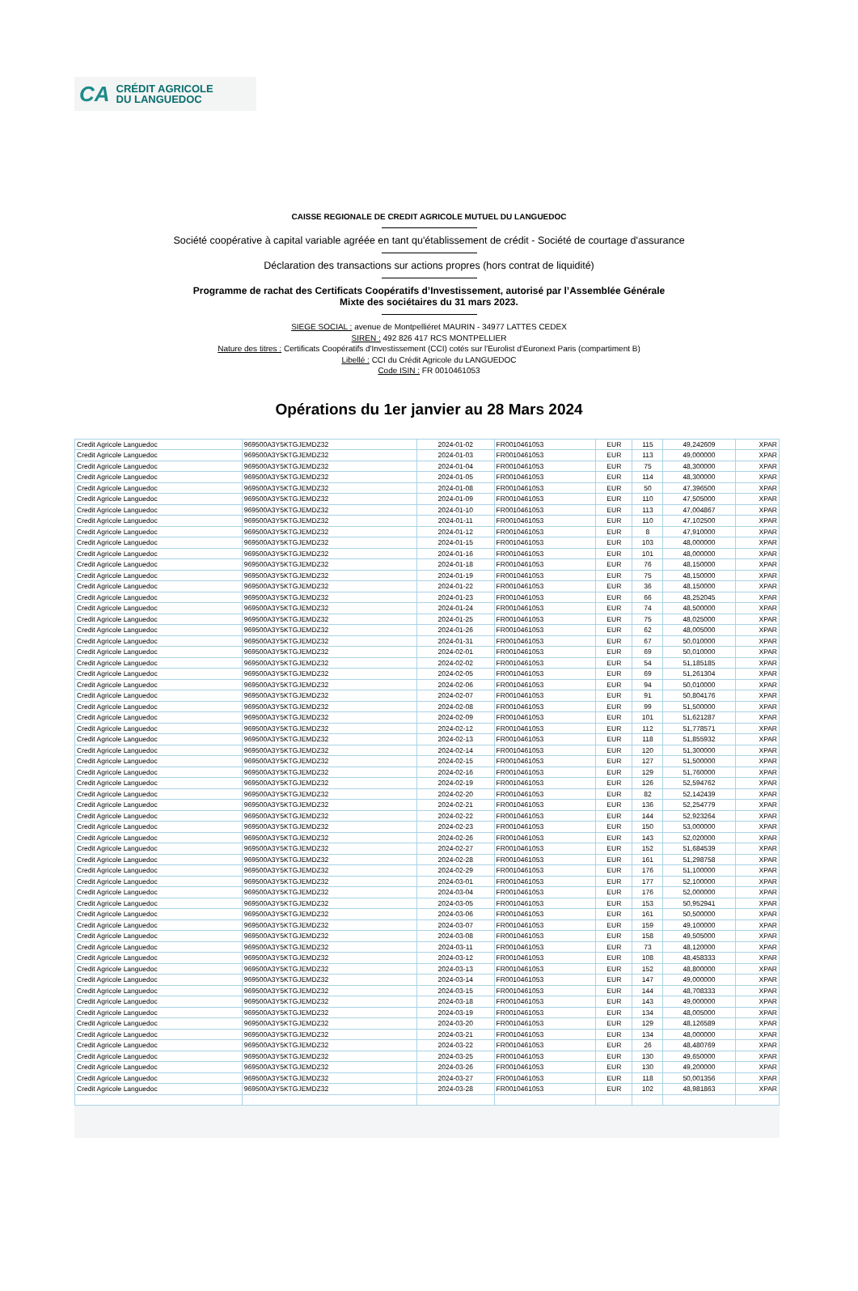CA CRÉDIT AGRICOLE
DU LANGUEDOC
CAISSE REGIONALE DE CREDIT AGRICOLE MUTUEL DU LANGUEDOC
Société coopérative à capital variable agréée en tant qu'établissement de crédit - Société de courtage d'assurance
Déclaration des transactions sur actions propres (hors contrat de liquidité)
Programme de rachat des Certificats Coopératifs d’Investissement, autorisé par l’Assemblée Générale
Mixte des sociétaires du 31 mars 2023.
SIEGE SOCIAL : avenue de Montpelliéret MAURIN - 34977 LATTES CEDEX
SIREN : 492 826 417 RCS MONTPELLIER
Nature des titres : Certificats Coopératifs d'Investissement (CCI) cotés sur l'Eurolist d'Euronext Paris (compartiment B)
Libellé : CCI du Crédit Agricole du LANGUEDOC
Code ISIN : FR 0010461053
Opérations du 1er janvier au 28 Mars 2024
| Credit Agricole Languedoc | 969500A3Y5KTGJEMDZ32 | 2024-01-02 | FR0010461053 | EUR | 115 | 49,242609 | XPAR |
| Credit Agricole Languedoc | 969500A3Y5KTGJEMDZ32 | 2024-01-03 | FR0010461053 | EUR | 113 | 49,000000 | XPAR |
| Credit Agricole Languedoc | 969500A3Y5KTGJEMDZ32 | 2024-01-04 | FR0010461053 | EUR | 75 | 48,300000 | XPAR |
| Credit Agricole Languedoc | 969500A3Y5KTGJEMDZ32 | 2024-01-05 | FR0010461053 | EUR | 114 | 48,300000 | XPAR |
| Credit Agricole Languedoc | 969500A3Y5KTGJEMDZ32 | 2024-01-08 | FR0010461053 | EUR | 50 | 47,396500 | XPAR |
| Credit Agricole Languedoc | 969500A3Y5KTGJEMDZ32 | 2024-01-09 | FR0010461053 | EUR | 110 | 47,505000 | XPAR |
| Credit Agricole Languedoc | 969500A3Y5KTGJEMDZ32 | 2024-01-10 | FR0010461053 | EUR | 113 | 47,004867 | XPAR |
| Credit Agricole Languedoc | 969500A3Y5KTGJEMDZ32 | 2024-01-11 | FR0010461053 | EUR | 110 | 47,102500 | XPAR |
| Credit Agricole Languedoc | 969500A3Y5KTGJEMDZ32 | 2024-01-12 | FR0010461053 | EUR | 8 | 47,910000 | XPAR |
| Credit Agricole Languedoc | 969500A3Y5KTGJEMDZ32 | 2024-01-15 | FR0010461053 | EUR | 103 | 48,000000 | XPAR |
| Credit Agricole Languedoc | 969500A3Y5KTGJEMDZ32 | 2024-01-16 | FR0010461053 | EUR | 101 | 48,000000 | XPAR |
| Credit Agricole Languedoc | 969500A3Y5KTGJEMDZ32 | 2024-01-18 | FR0010461053 | EUR | 76 | 48,150000 | XPAR |
| Credit Agricole Languedoc | 969500A3Y5KTGJEMDZ32 | 2024-01-19 | FR0010461053 | EUR | 75 | 48,150000 | XPAR |
| Credit Agricole Languedoc | 969500A3Y5KTGJEMDZ32 | 2024-01-22 | FR0010461053 | EUR | 36 | 48,150000 | XPAR |
| Credit Agricole Languedoc | 969500A3Y5KTGJEMDZ32 | 2024-01-23 | FR0010461053 | EUR | 66 | 48,252045 | XPAR |
| Credit Agricole Languedoc | 969500A3Y5KTGJEMDZ32 | 2024-01-24 | FR0010461053 | EUR | 74 | 48,500000 | XPAR |
| Credit Agricole Languedoc | 969500A3Y5KTGJEMDZ32 | 2024-01-25 | FR0010461053 | EUR | 75 | 48,025000 | XPAR |
| Credit Agricole Languedoc | 969500A3Y5KTGJEMDZ32 | 2024-01-26 | FR0010461053 | EUR | 62 | 48,005000 | XPAR |
| Credit Agricole Languedoc | 969500A3Y5KTGJEMDZ32 | 2024-01-31 | FR0010461053 | EUR | 67 | 50,010000 | XPAR |
| Credit Agricole Languedoc | 969500A3Y5KTGJEMDZ32 | 2024-02-01 | FR0010461053 | EUR | 69 | 50,010000 | XPAR |
| Credit Agricole Languedoc | 969500A3Y5KTGJEMDZ32 | 2024-02-02 | FR0010461053 | EUR | 54 | 51,185185 | XPAR |
| Credit Agricole Languedoc | 969500A3Y5KTGJEMDZ32 | 2024-02-05 | FR0010461053 | EUR | 69 | 51,261304 | XPAR |
| Credit Agricole Languedoc | 969500A3Y5KTGJEMDZ32 | 2024-02-06 | FR0010461053 | EUR | 94 | 50,010000 | XPAR |
| Credit Agricole Languedoc | 969500A3Y5KTGJEMDZ32 | 2024-02-07 | FR0010461053 | EUR | 91 | 50,804176 | XPAR |
| Credit Agricole Languedoc | 969500A3Y5KTGJEMDZ32 | 2024-02-08 | FR0010461053 | EUR | 99 | 51,500000 | XPAR |
| Credit Agricole Languedoc | 969500A3Y5KTGJEMDZ32 | 2024-02-09 | FR0010461053 | EUR | 101 | 51,621287 | XPAR |
| Credit Agricole Languedoc | 969500A3Y5KTGJEMDZ32 | 2024-02-12 | FR0010461053 | EUR | 112 | 51,778571 | XPAR |
| Credit Agricole Languedoc | 969500A3Y5KTGJEMDZ32 | 2024-02-13 | FR0010461053 | EUR | 118 | 51,855932 | XPAR |
| Credit Agricole Languedoc | 969500A3Y5KTGJEMDZ32 | 2024-02-14 | FR0010461053 | EUR | 120 | 51,300000 | XPAR |
| Credit Agricole Languedoc | 969500A3Y5KTGJEMDZ32 | 2024-02-15 | FR0010461053 | EUR | 127 | 51,500000 | XPAR |
| Credit Agricole Languedoc | 969500A3Y5KTGJEMDZ32 | 2024-02-16 | FR0010461053 | EUR | 129 | 51,760000 | XPAR |
| Credit Agricole Languedoc | 969500A3Y5KTGJEMDZ32 | 2024-02-19 | FR0010461053 | EUR | 126 | 52,594762 | XPAR |
| Credit Agricole Languedoc | 969500A3Y5KTGJEMDZ32 | 2024-02-20 | FR0010461053 | EUR | 82 | 52,142439 | XPAR |
| Credit Agricole Languedoc | 969500A3Y5KTGJEMDZ32 | 2024-02-21 | FR0010461053 | EUR | 136 | 52,254779 | XPAR |
| Credit Agricole Languedoc | 969500A3Y5KTGJEMDZ32 | 2024-02-22 | FR0010461053 | EUR | 144 | 52,923264 | XPAR |
| Credit Agricole Languedoc | 969500A3Y5KTGJEMDZ32 | 2024-02-23 | FR0010461053 | EUR | 150 | 53,000000 | XPAR |
| Credit Agricole Languedoc | 969500A3Y5KTGJEMDZ32 | 2024-02-26 | FR0010461053 | EUR | 143 | 52,020000 | XPAR |
| Credit Agricole Languedoc | 969500A3Y5KTGJEMDZ32 | 2024-02-27 | FR0010461053 | EUR | 152 | 51,684539 | XPAR |
| Credit Agricole Languedoc | 969500A3Y5KTGJEMDZ32 | 2024-02-28 | FR0010461053 | EUR | 161 | 51,298758 | XPAR |
| Credit Agricole Languedoc | 969500A3Y5KTGJEMDZ32 | 2024-02-29 | FR0010461053 | EUR | 176 | 51,100000 | XPAR |
| Credit Agricole Languedoc | 969500A3Y5KTGJEMDZ32 | 2024-03-01 | FR0010461053 | EUR | 177 | 52,100000 | XPAR |
| Credit Agricole Languedoc | 969500A3Y5KTGJEMDZ32 | 2024-03-04 | FR0010461053 | EUR | 176 | 52,000000 | XPAR |
| Credit Agricole Languedoc | 969500A3Y5KTGJEMDZ32 | 2024-03-05 | FR0010461053 | EUR | 153 | 50,952941 | XPAR |
| Credit Agricole Languedoc | 969500A3Y5KTGJEMDZ32 | 2024-03-06 | FR0010461053 | EUR | 161 | 50,500000 | XPAR |
| Credit Agricole Languedoc | 969500A3Y5KTGJEMDZ32 | 2024-03-07 | FR0010461053 | EUR | 159 | 49,100000 | XPAR |
| Credit Agricole Languedoc | 969500A3Y5KTGJEMDZ32 | 2024-03-08 | FR0010461053 | EUR | 158 | 49,505000 | XPAR |
| Credit Agricole Languedoc | 969500A3Y5KTGJEMDZ32 | 2024-03-11 | FR0010461053 | EUR | 73 | 48,120000 | XPAR |
| Credit Agricole Languedoc | 969500A3Y5KTGJEMDZ32 | 2024-03-12 | FR0010461053 | EUR | 108 | 48,458333 | XPAR |
| Credit Agricole Languedoc | 969500A3Y5KTGJEMDZ32 | 2024-03-13 | FR0010461053 | EUR | 152 | 48,800000 | XPAR |
| Credit Agricole Languedoc | 969500A3Y5KTGJEMDZ32 | 2024-03-14 | FR0010461053 | EUR | 147 | 49,000000 | XPAR |
| Credit Agricole Languedoc | 969500A3Y5KTGJEMDZ32 | 2024-03-15 | FR0010461053 | EUR | 144 | 48,708333 | XPAR |
| Credit Agricole Languedoc | 969500A3Y5KTGJEMDZ32 | 2024-03-18 | FR0010461053 | EUR | 143 | 49,000000 | XPAR |
| Credit Agricole Languedoc | 969500A3Y5KTGJEMDZ32 | 2024-03-19 | FR0010461053 | EUR | 134 | 48,005000 | XPAR |
| Credit Agricole Languedoc | 969500A3Y5KTGJEMDZ32 | 2024-03-20 | FR0010461053 | EUR | 129 | 48,126589 | XPAR |
| Credit Agricole Languedoc | 969500A3Y5KTGJEMDZ32 | 2024-03-21 | FR0010461053 | EUR | 134 | 48,000000 | XPAR |
| Credit Agricole Languedoc | 969500A3Y5KTGJEMDZ32 | 2024-03-22 | FR0010461053 | EUR | 26 | 48,480769 | XPAR |
| Credit Agricole Languedoc | 969500A3Y5KTGJEMDZ32 | 2024-03-25 | FR0010461053 | EUR | 130 | 49,650000 | XPAR |
| Credit Agricole Languedoc | 969500A3Y5KTGJEMDZ32 | 2024-03-26 | FR0010461053 | EUR | 130 | 49,200000 | XPAR |
| Credit Agricole Languedoc | 969500A3Y5KTGJEMDZ32 | 2024-03-27 | FR0010461053 | EUR | 118 | 50,001356 | XPAR |
| Credit Agricole Languedoc | 969500A3Y5KTGJEMDZ32 | 2024-03-28 | FR0010461053 | EUR | 102 | 48,981863 | XPAR |